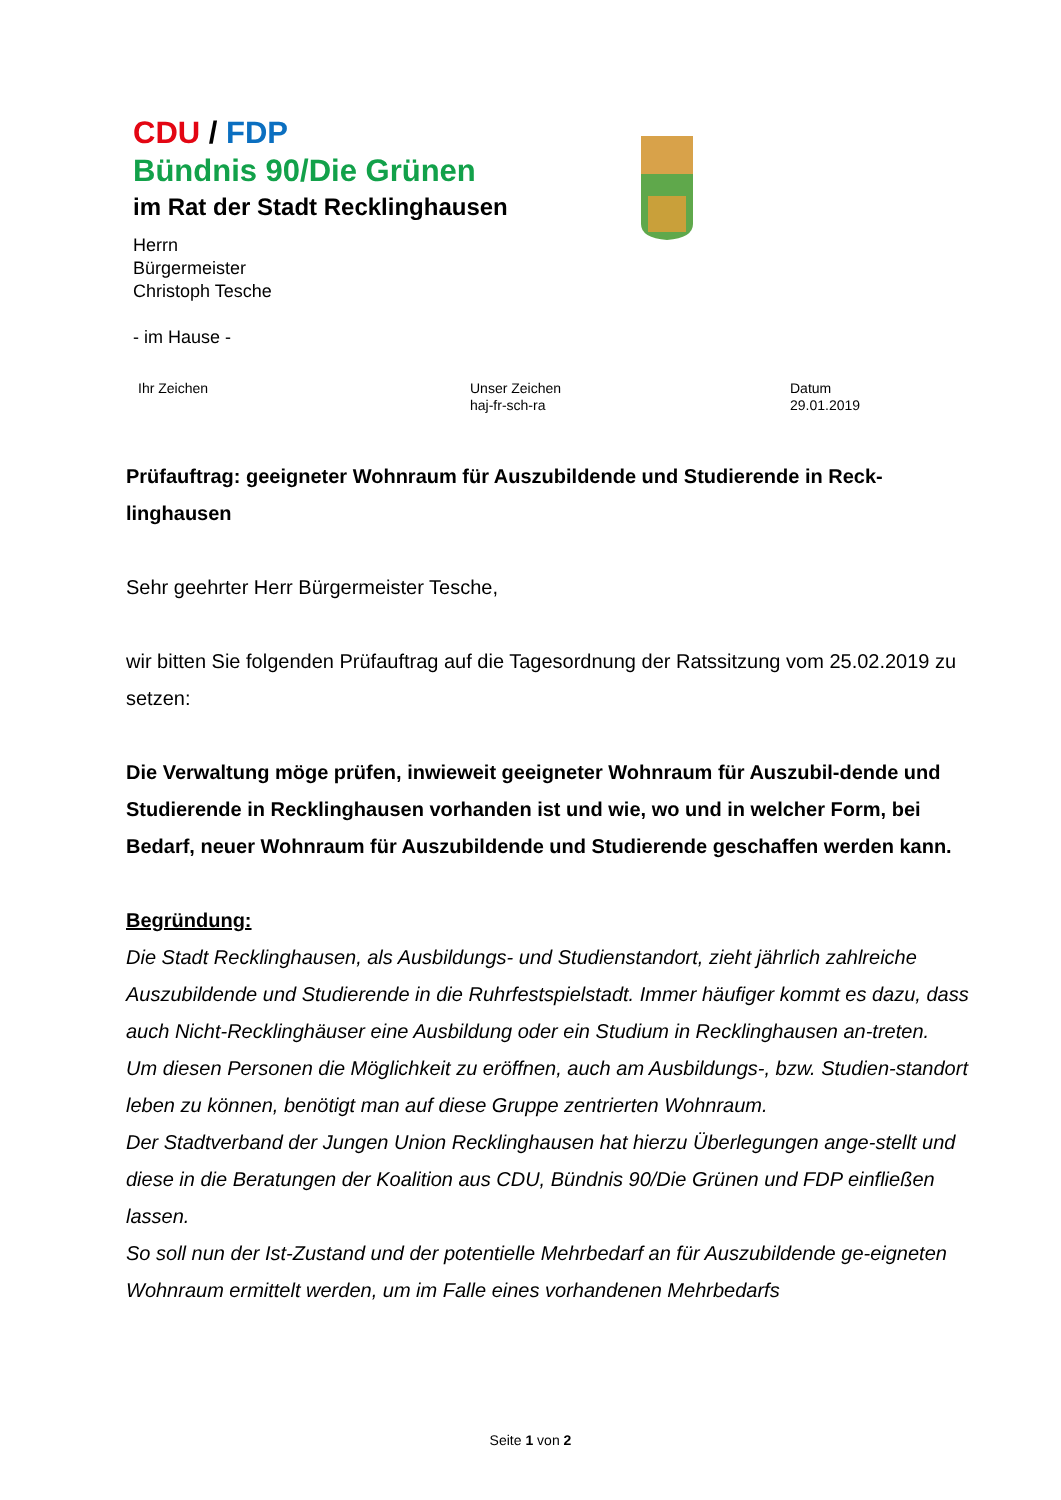CDU / FDP
Bündnis 90/Die Grünen
im Rat der Stadt Recklinghausen
Herrn
Bürgermeister
Christoph Tesche
- im Hause -
Ihr Zeichen Unser Zeichen
haj-fr-sch-ra
Datum
29.01.2019
Prüfauftrag: geeigneter Wohnraum für Auszubildende und Studierende in Reck-linghausen
Sehr geehrter Herr Bürgermeister Tesche,
wir bitten Sie folgenden Prüfauftrag auf die Tagesordnung der Ratssitzung vom 25.02.2019 zu setzen:
Die Verwaltung möge prüfen, inwieweit geeigneter Wohnraum für Auszubil-dende und Studierende in Recklinghausen vorhanden ist und wie, wo und in welcher Form, bei Bedarf, neuer Wohnraum für Auszubildende und Studierende geschaffen werden kann.
Begründung:
Die Stadt Recklinghausen, als Ausbildungs- und Studienstandort, zieht jährlich zahlreiche Auszubildende und Studierende in die Ruhrfestspielstadt. Immer häufiger kommt es dazu, dass auch Nicht-Recklinghäuser eine Ausbildung oder ein Studium in Recklinghausen an-treten.
Um diesen Personen die Möglichkeit zu eröffnen, auch am Ausbildungs-, bzw. Studien-standort leben zu können, benötigt man auf diese Gruppe zentrierten Wohnraum.
Der Stadtverband der Jungen Union Recklinghausen hat hierzu Überlegungen ange-stellt und diese in die Beratungen der Koalition aus CDU, Bündnis 90/Die Grünen und FDP einfließen lassen.
So soll nun der Ist-Zustand und der potentielle Mehrbedarf an für Auszubildende ge-eigneten Wohnraum ermittelt werden, um im Falle eines vorhandenen Mehrbedarfs
Seite 1 von 2